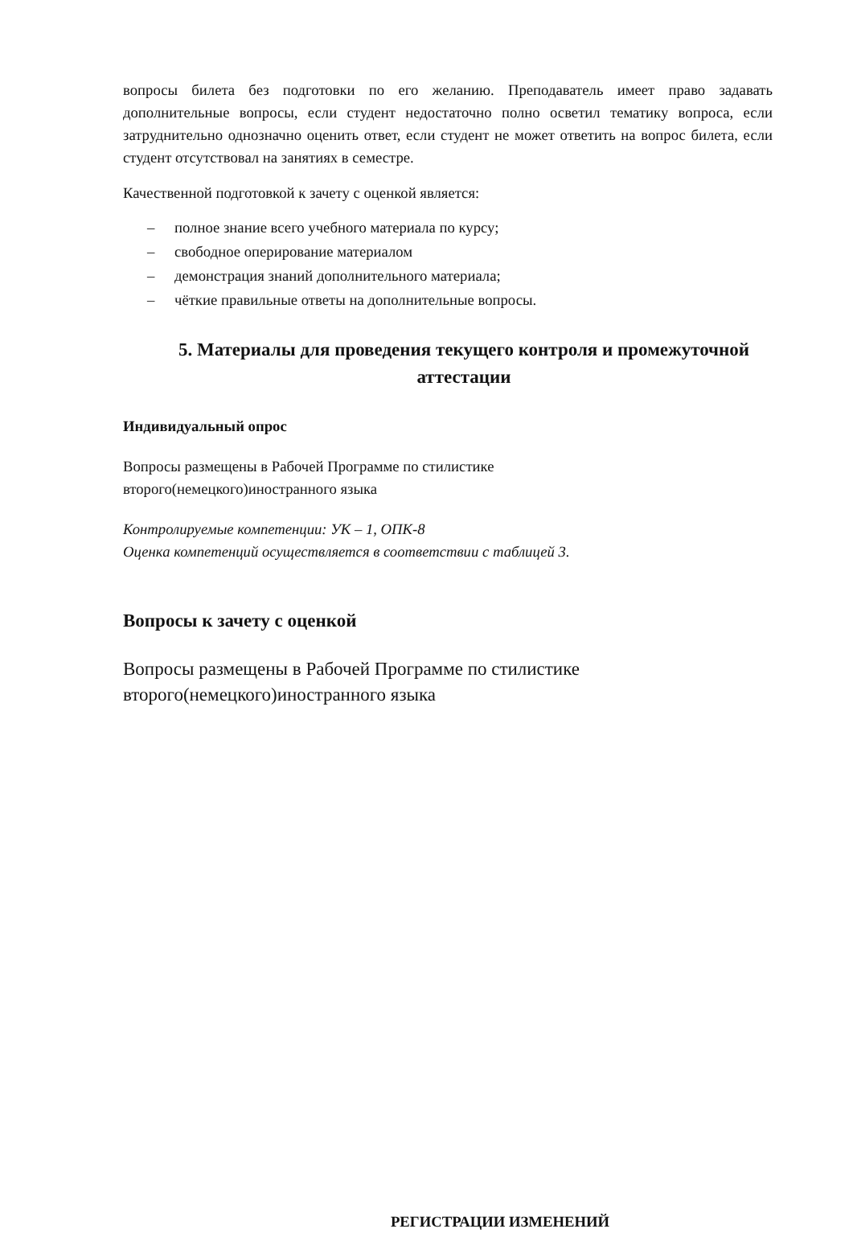вопросы билета без подготовки по его желанию. Преподаватель имеет право задавать дополнительные вопросы, если студент недостаточно полно осветил тематику вопроса, если затруднительно однозначно оценить ответ, если студент не может ответить на вопрос билета, если студент отсутствовал на занятиях в семестре.
Качественной подготовкой к зачету с оценкой является:
– полное знание всего учебного материала по курсу;
– свободное оперирование материалом
– демонстрация знаний дополнительного материала;
– чёткие правильные ответы на дополнительные вопросы.
5. Материалы для проведения текущего контроля и промежуточной аттестации
Индивидуальный опрос
Вопросы размещены в Рабочей Программе по стилистике
второго(немецкого)иностранного языка
Контролируемые компетенции: УК – 1, ОПК-8
Оценка компетенций осуществляется в соответствии с таблицей 3.
Вопросы к зачету с оценкой
Вопросы размещены в Рабочей Программе по стилистике
второго(немецкого)иностранного языка
РЕГИСТРАЦИИ ИЗМЕНЕНИЙ